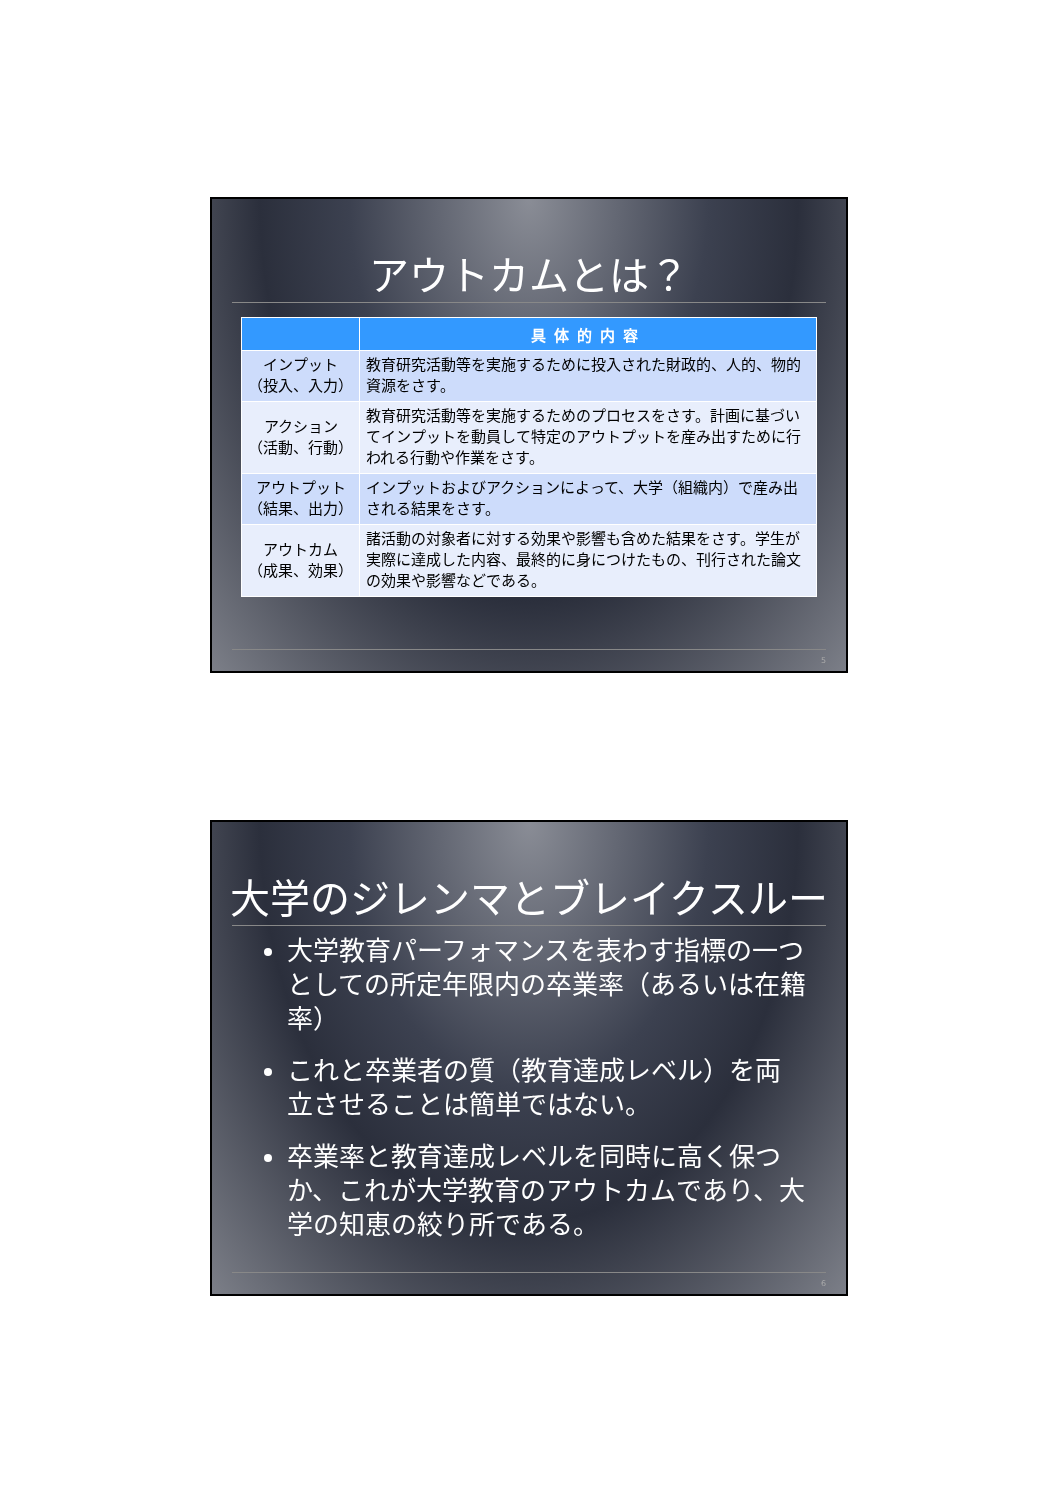アウトカムとは？
| | 具体的内容 |
| --- | --- |
| インプット （投入、入力） | 教育研究活動等を実施するために投入された財政的、人的、物的資源をさす。 |
| アクション （活動、行動） | 教育研究活動等を実施するためのプロセスをさす。計画に基づいてインプットを動員して特定のアウトプットを産み出すために行われる行動や作業をさす。 |
| アウトプット （結果、出力） | インプットおよびアクションによって、大学（組織内）で産み出される結果をさす。 |
| アウトカム （成果、効果） | 諸活動の対象者に対する効果や影響も含めた結果をさす。学生が実際に達成した内容、最終的に身につけたもの、刊行された論文の効果や影響などである。 |
5
大学のジレンマとブレイクスルー
大学教育パーフォマンスを表わす指標の一つとしての所定年限内の卒業率（あるいは在籍率）
これと卒業者の質（教育達成レベル）を両立させることは簡単ではない。
卒業率と教育達成レベルを同時に高く保つか、これが大学教育のアウトカムであり、大学の知恵の絞り所である。
6